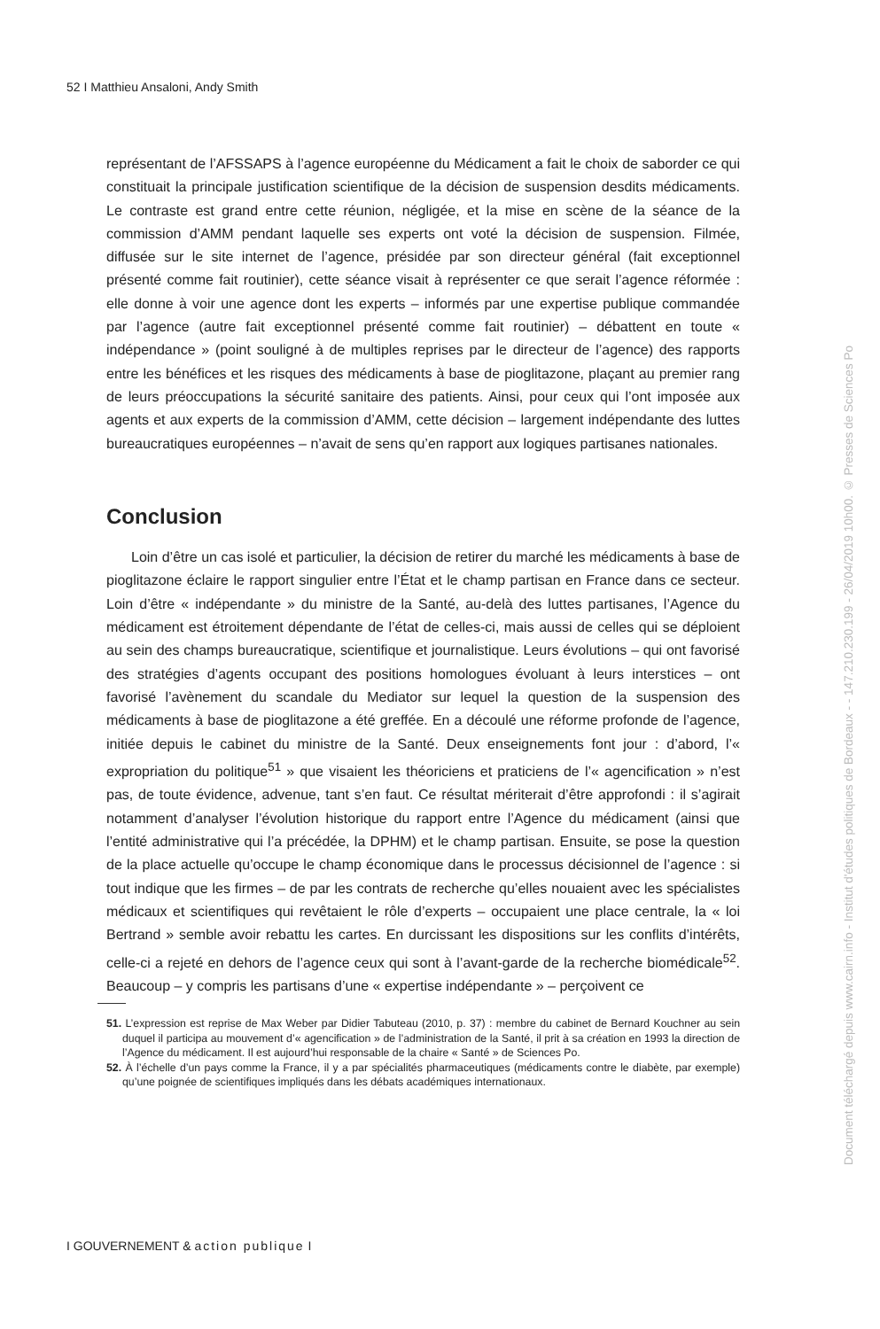52 I Matthieu Ansaloni, Andy Smith
représentant de l’AFSSAPS à l’agence européenne du Médicament a fait le choix de saborder ce qui constituait la principale justification scientifique de la décision de suspension desdits médicaments. Le contraste est grand entre cette réunion, négligée, et la mise en scène de la séance de la commission d’AMM pendant laquelle ses experts ont voté la décision de suspension. Filmée, diffusée sur le site internet de l’agence, présidée par son directeur général (fait exceptionnel présenté comme fait routinier), cette séance visait à représenter ce que serait l’agence réformée : elle donne à voir une agence dont les experts – informés par une expertise publique commandée par l’agence (autre fait exceptionnel présenté comme fait routinier) – débattent en toute « indépendance » (point souligné à de multiples reprises par le directeur de l’agence) des rapports entre les bénéfices et les risques des médicaments à base de pioglitazone, plaçant au premier rang de leurs préoccupations la sécurité sanitaire des patients. Ainsi, pour ceux qui l’ont imposée aux agents et aux experts de la commission d’AMM, cette décision – largement indépendante des luttes bureaucratiques européennes – n’avait de sens qu’en rapport aux logiques partisanes nationales.
Conclusion
Loin d’être un cas isolé et particulier, la décision de retirer du marché les médicaments à base de pioglitazone éclaire le rapport singulier entre l’État et le champ partisan en France dans ce secteur. Loin d’être « indépendante » du ministre de la Santé, au-delà des luttes partisanes, l’Agence du médicament est étroitement dépendante de l’état de celles-ci, mais aussi de celles qui se déploient au sein des champs bureaucratique, scientifique et journalistique. Leurs évolutions – qui ont favorisé des stratégies d’agents occupant des positions homologues évoluant à leurs interstices – ont favorisé l’avènement du scandale du Mediator sur lequel la question de la suspension des médicaments à base de pioglitazone a été greffée. En a découlé une réforme profonde de l’agence, initiée depuis le cabinet du ministre de la Santé. Deux enseignements font jour : d’abord, l’« expropriation du politique<sup>51</sup> » que visaient les théoriciens et praticiens de l’« agencification » n’est pas, de toute évidence, advenue, tant s’en faut. Ce résultat mériterait d’être approfondi : il s’agirait notamment d’analyser l’évolution historique du rapport entre l’Agence du médicament (ainsi que l’entité administrative qui l’a précédée, la DPHM) et le champ partisan. Ensuite, se pose la question de la place actuelle qu’occupe le champ économique dans le processus décisionnel de l’agence : si tout indique que les firmes – de par les contrats de recherche qu’elles nouaient avec les spécialistes médicaux et scientifiques qui revêtaient le rôle d’experts – occupaient une place centrale, la « loi Bertrand » semble avoir rebattu les cartes. En durcissant les dispositions sur les conflits d’intérêts, celle-ci a rejeté en dehors de l’agence ceux qui sont à l’avant-garde de la recherche biomédicale<sup>52</sup>. Beaucoup – y compris les partisans d’une « expertise indépendante » – perçoivent ce
51. L’expression est reprise de Max Weber par Didier Tabuteau (2010, p. 37) : membre du cabinet de Bernard Kouchner au sein duquel il participa au mouvement d’« agencification » de l’administration de la Santé, il prit à sa création en 1993 la direction de l’Agence du médicament. Il est aujourd’hui responsable de la chaire « Santé » de Sciences Po.
52. À l’échelle d’un pays comme la France, il y a par spécialités pharmaceutiques (médicaments contre le diabète, par exemple) qu’une poignée de scientifiques impliqués dans les débats académiques internationaux.
I GOUVERNEMENT & action publique I
Document téléchargé depuis www.cairn.info - Institut d'études politiques de Bordeaux - - 147.210.230.199 - 26/04/2019 10h00. © Presses de Sciences Po